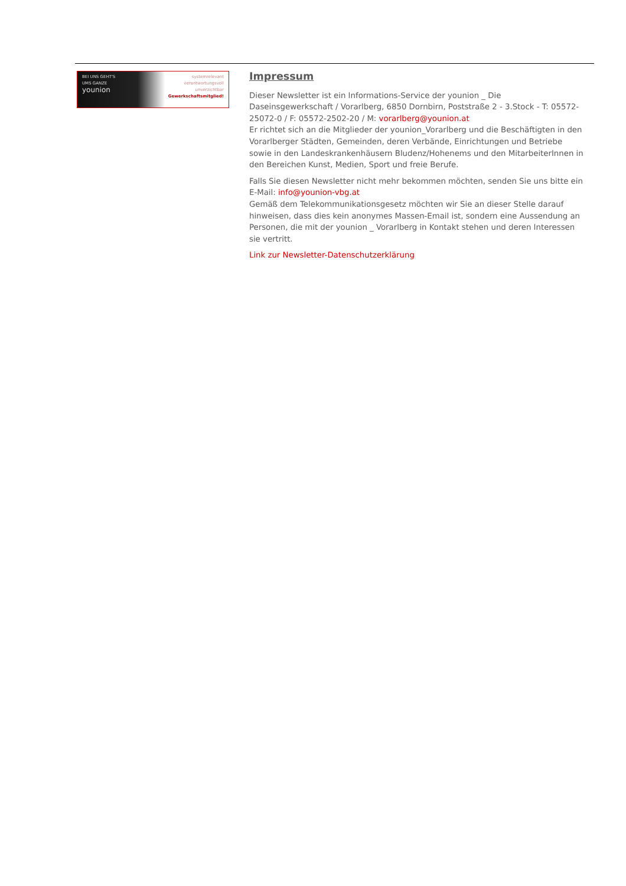BEI UNS GEHT'S
UMS GANZE
younion
systemrelevant
verantwortungsvoll
unverzichtbar
Gewerkschaftsmitglied!
Impressum
Dieser Newsletter ist ein Informations-Service der younion _ Die Daseinsgewerkschaft / Vorarlberg, 6850 Dornbirn, Poststraße 2 - 3.Stock - T: 05572-25072-0 / F: 05572-2502-20 / M: vorarlberg@younion.at
Er richtet sich an die Mitglieder der younion_Vorarlberg und die Beschäftigten in den Vorarlberger Städten, Gemeinden, deren Verbände, Einrichtungen und Betriebe sowie in den Landeskrankenhäusern Bludenz/Hohenems und den MitarbeiterInnen in den Bereichen Kunst, Medien, Sport und freie Berufe.
Falls Sie diesen Newsletter nicht mehr bekommen möchten, senden Sie uns bitte ein E-Mail: info@younion-vbg.at
Gemäß dem Telekommunikationsgesetz möchten wir Sie an dieser Stelle darauf hinweisen, dass dies kein anonymes Massen-Email ist, sondern eine Aussendung an Personen, die mit der younion _ Vorarlberg in Kontakt stehen und deren Interessen sie vertritt.
Link zur Newsletter-Datenschutzerklärung